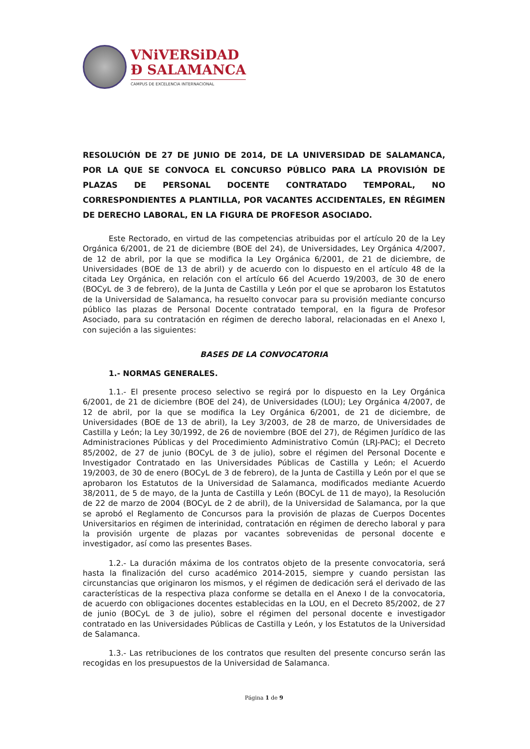VNiVERSiDAD
Ð SALAMANCA
CAMPUS DE EXCELENCIA INTERNACIONAL
RESOLUCIÓN DE 27 DE JUNIO DE 2014, DE LA UNIVERSIDAD DE SALAMANCA, POR LA QUE SE CONVOCA EL CONCURSO PÚBLICO PARA LA PROVISIÓN DE PLAZAS DE PERSONAL DOCENTE CONTRATADO TEMPORAL, NO CORRESPONDIENTES A PLANTILLA, POR VACANTES ACCIDENTALES, EN RÉGIMEN DE DERECHO LABORAL, EN LA FIGURA DE PROFESOR ASOCIADO.
Este Rectorado, en virtud de las competencias atribuidas por el artículo 20 de la Ley Orgánica 6/2001, de 21 de diciembre (BOE del 24), de Universidades, Ley Orgánica 4/2007, de 12 de abril, por la que se modifica la Ley Orgánica 6/2001, de 21 de diciembre, de Universidades (BOE de 13 de abril) y de acuerdo con lo dispuesto en el artículo 48 de la citada Ley Orgánica, en relación con el artículo 66 del Acuerdo 19/2003, de 30 de enero (BOCyL de 3 de febrero), de la Junta de Castilla y León por el que se aprobaron los Estatutos de la Universidad de Salamanca, ha resuelto convocar para su provisión mediante concurso público las plazas de Personal Docente contratado temporal, en la figura de Profesor Asociado, para su contratación en régimen de derecho laboral, relacionadas en el Anexo I, con sujeción a las siguientes:
BASES DE LA CONVOCATORIA
1.- NORMAS GENERALES.
1.1.- El presente proceso selectivo se regirá por lo dispuesto en la Ley Orgánica 6/2001, de 21 de diciembre (BOE del 24), de Universidades (LOU); Ley Orgánica 4/2007, de 12 de abril, por la que se modifica la Ley Orgánica 6/2001, de 21 de diciembre, de Universidades (BOE de 13 de abril), la Ley 3/2003, de 28 de marzo, de Universidades de Castilla y León; la Ley 30/1992, de 26 de noviembre (BOE del 27), de Régimen Jurídico de las Administraciones Públicas y del Procedimiento Administrativo Común (LRJ-PAC); el Decreto 85/2002, de 27 de junio (BOCyL de 3 de julio), sobre el régimen del Personal Docente e Investigador Contratado en las Universidades Públicas de Castilla y León; el Acuerdo 19/2003, de 30 de enero (BOCyL de 3 de febrero), de la Junta de Castilla y León por el que se aprobaron los Estatutos de la Universidad de Salamanca, modificados mediante Acuerdo 38/2011, de 5 de mayo, de la Junta de Castilla y León (BOCyL de 11 de mayo), la Resolución de 22 de marzo de 2004 (BOCyL de 2 de abril), de la Universidad de Salamanca, por la que se aprobó el Reglamento de Concursos para la provisión de plazas de Cuerpos Docentes Universitarios en régimen de interinidad, contratación en régimen de derecho laboral y para la provisión urgente de plazas por vacantes sobrevenidas de personal docente e investigador, así como las presentes Bases.
1.2.- La duración máxima de los contratos objeto de la presente convocatoria, será hasta la finalización del curso académico 2014-2015, siempre y cuando persistan las circunstancias que originaron los mismos, y el régimen de dedicación será el derivado de las características de la respectiva plaza conforme se detalla en el Anexo I de la convocatoria, de acuerdo con obligaciones docentes establecidas en la LOU, en el Decreto 85/2002, de 27 de junio (BOCyL de 3 de julio), sobre el régimen del personal docente e investigador contratado en las Universidades Públicas de Castilla y León, y los Estatutos de la Universidad de Salamanca.
1.3.- Las retribuciones de los contratos que resulten del presente concurso serán las recogidas en los presupuestos de la Universidad de Salamanca.
Página 1 de 9